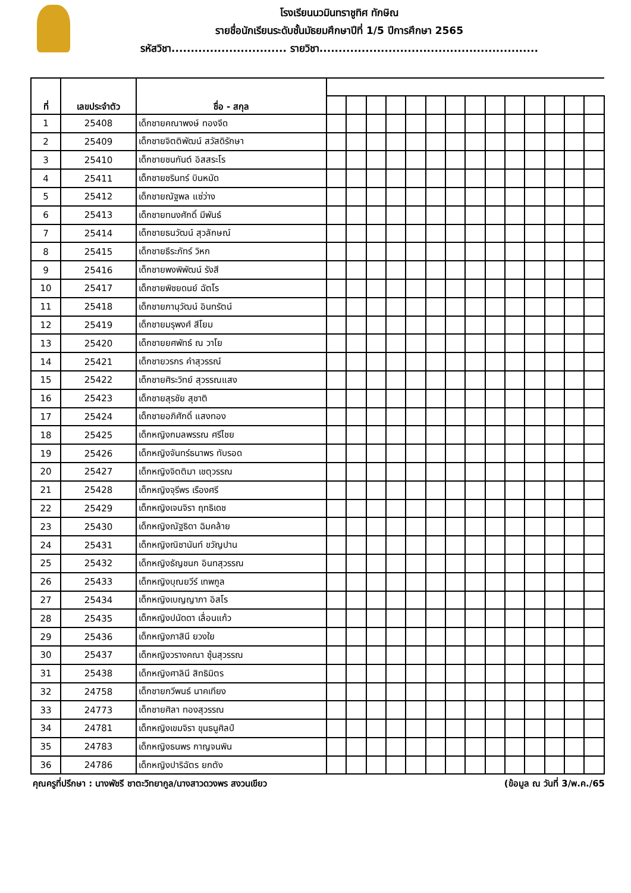โรงเรียนนวมินทราชูทิศ ทักษิณ
รายชื่อนักเรียนระดับชั้นมัธยมศึกษาปีที่ 1/5 ปีการศึกษา 2565
รหัสวิชา.............................. รายวิชา.........................................................
| ที่ | เลขประจำตัว | ชื่อ - สกุล | | | | | | | | | | | | | | |
| --- | --- | --- | --- | --- | --- | --- | --- | --- | --- | --- | --- | --- | --- | --- | --- | --- |
| 1 | 25408 | เด็กชายคณาพงษ์ ทองจีด | | | | | | | | | | | | | | |
| 2 | 25409 | เด็กชายจิตติพัฒน์ สวัสดิรักษา | | | | | | | | | | | | | | |
| 3 | 25410 | เด็กชายชนกันต์ อิสสระโร | | | | | | | | | | | | | | |
| 4 | 25411 | เด็กชายชรินทร์ บินหมัด | | | | | | | | | | | | | | |
| 5 | 25412 | เด็กชายณัฐพล แซ่ว่าง | | | | | | | | | | | | | | |
| 6 | 25413 | เด็กชายทนงศักดิ์ มีพันธ์ | | | | | | | | | | | | | | |
| 7 | 25414 | เด็กชายธนวัฒน์ สุวลักษณ์ | | | | | | | | | | | | | | |
| 8 | 25415 | เด็กชายธีระภัทร์ วิหก | | | | | | | | | | | | | | |
| 9 | 25416 | เด็กชายพงพิพัฒน์ รังสี | | | | | | | | | | | | | | |
| 10 | 25417 | เด็กชายพิชยดนย์ ฉัตโร | | | | | | | | | | | | | | |
| 11 | 25418 | เด็กชายภานุวัฒน์ อินทรัตน์ | | | | | | | | | | | | | | |
| 12 | 25419 | เด็กชายมรุพงศ์ สีโยม | | | | | | | | | | | | | | |
| 13 | 25420 | เด็กชายยศพัทธ์ ณ วาโย | | | | | | | | | | | | | | |
| 14 | 25421 | เด็กชายวรกร คำสุวรรณ์ | | | | | | | | | | | | | | |
| 15 | 25422 | เด็กชายศิระวิทย์ สุวรรณแสง | | | | | | | | | | | | | | |
| 16 | 25423 | เด็กชายสุรชัย สุชาติ | | | | | | | | | | | | | | |
| 17 | 25424 | เด็กชายอภิศักดิ์ แสงทอง | | | | | | | | | | | | | | |
| 18 | 25425 | เด็กหญิงกมลพรรณ ศรีไชย | | | | | | | | | | | | | | |
| 19 | 25426 | เด็กหญิงจันทร์ธนาพร ทับรอด | | | | | | | | | | | | | | |
| 20 | 25427 | เด็กหญิงจิตติมา เชตุวรรณ | | | | | | | | | | | | | | |
| 21 | 25428 | เด็กหญิงจุรีพร เรืองศรี | | | | | | | | | | | | | | |
| 22 | 25429 | เด็กหญิงเจนจิรา ฤทธิเดช | | | | | | | | | | | | | | |
| 23 | 25430 | เด็กหญิงณัฐธิดา ฉิมคล้าย | | | | | | | | | | | | | | |
| 24 | 25431 | เด็กหญิงณิชานันท์ ขวัญปาน | | | | | | | | | | | | | | |
| 25 | 25432 | เด็กหญิงธัญชนก อินทสุวรรณ | | | | | | | | | | | | | | |
| 26 | 25433 | เด็กหญิงบุณยวีร์ เทพกูล | | | | | | | | | | | | | | |
| 27 | 25434 | เด็กหญิงเบญญาภา อิสโร | | | | | | | | | | | | | | |
| 28 | 25435 | เด็กหญิงปนัดดา เลื่อนแก้ว | | | | | | | | | | | | | | |
| 29 | 25436 | เด็กหญิงภาสินี ยวงใย | | | | | | | | | | | | | | |
| 30 | 25437 | เด็กหญิงวรางคณา ซุ้นสุวรรณ | | | | | | | | | | | | | | |
| 31 | 25438 | เด็กหญิงศาลินี สิทธิมิตร | | | | | | | | | | | | | | |
| 32 | 24758 | เด็กชายกวีพนธ์ นาคเทียง | | | | | | | | | | | | | | |
| 33 | 24773 | เด็กชายศิลา ทองสุวรรณ | | | | | | | | | | | | | | |
| 34 | 24781 | เด็กหญิงเขมจิรา ขุนธนูศิลป์ | | | | | | | | | | | | | | |
| 35 | 24783 | เด็กหญิงธนพร กาญจนพิน | | | | | | | | | | | | | | |
| 36 | 24786 | เด็กหญิงปาริฉัตร ยกตัง | | | | | | | | | | | | | | |
คุณครูที่ปรึกษา : นางพัชรี ชาตะวิทยากูล/นางสาวดวงพร สงวนเขียว (ข้อมูล ณ วันที่ 3/พ.ค./65